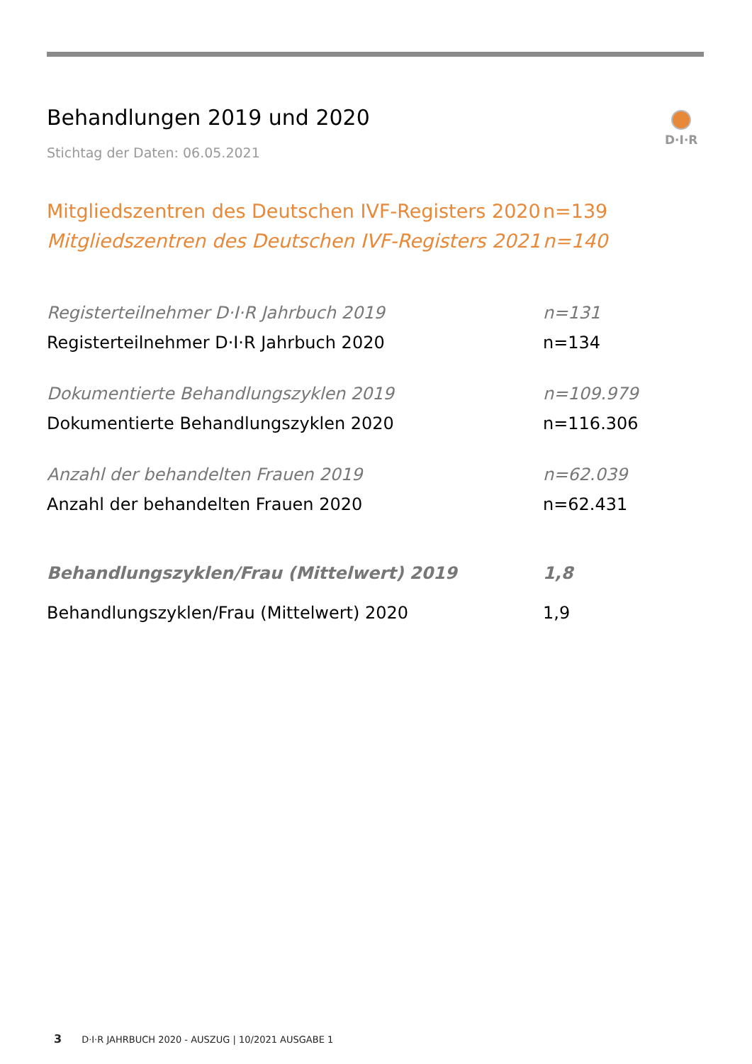Behandlungen 2019 und 2020
Stichtag der Daten: 06.05.2021
D·I·R
| Mitgliedszentren des Deutschen IVF-Registers 2020 | n=139 |
| Mitgliedszentren des Deutschen IVF-Registers 2021 | n=140 |
| Registerteilnehmer D·I·R Jahrbuch 2019 | n=131 |
| Registerteilnehmer D·I·R Jahrbuch 2020 | n=134 |
| Dokumentierte Behandlungszyklen 2019 | n=109.979 |
| Dokumentierte Behandlungszyklen 2020 | n=116.306 |
| Anzahl der behandelten Frauen 2019 | n=62.039 |
| Anzahl der behandelten Frauen 2020 | n=62.431 |
| Behandlungszyklen/Frau (Mittelwert) 2019 | 1,8 |
| Behandlungszyklen/Frau (Mittelwert) 2020 | 1,9 |
3 D·I·R JAHRBUCH 2020 - AUSZUG | 10/2021 AUSGABE 1